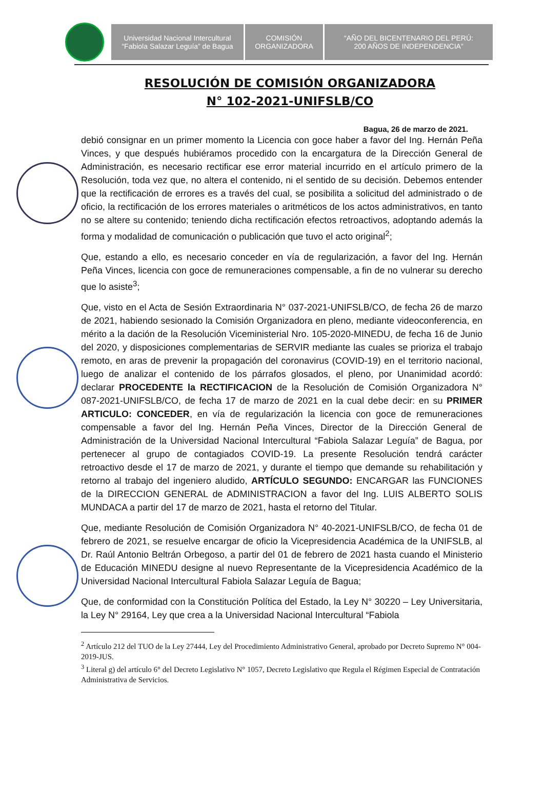Universidad Nacional Intercultural
“Fabiola Salazar Leguía” de Bagua
COMISIÓN
ORGANIZADORA
“AÑO DEL BICENTENARIO DEL PERÚ:
200 AÑOS DE INDEPENDENCIA”
RESOLUCIÓN DE COMISIÓN ORGANIZADORA
N° 102-2021-UNIFSLB/CO
Bagua, 26 de marzo de 2021.
debió consignar en un primer momento la Licencia con goce haber a favor del Ing. Hernán Peña Vinces, y que después hubiéramos procedido con la encargatura de la Dirección General de Administración, es necesario rectificar ese error material incurrido en el artículo primero de la Resolución, toda vez que, no altera el contenido, ni el sentido de su decisión. Debemos entender que la rectificación de errores es a través del cual, se posibilita a solicitud del administrado o de oficio, la rectificación de los errores materiales o aritméticos de los actos administrativos, en tanto no se altere su contenido; teniendo dicha rectificación efectos retroactivos, adoptando además la forma y modalidad de comunicación o publicación que tuvo el acto original<sup>2</sup>;
Que, estando a ello, es necesario conceder en vía de regularización, a favor del Ing. Hernán Peña Vinces, licencia con goce de remuneraciones compensable, a fin de no vulnerar su derecho que lo asiste<sup>3</sup>;
Que, visto en el Acta de Sesión Extraordinaria N° 037-2021-UNIFSLB/CO, de fecha 26 de marzo de 2021, habiendo sesionado la Comisión Organizadora en pleno, mediante videoconferencia, en mérito a la dación de la Resolución Viceministerial Nro. 105-2020-MINEDU, de fecha 16 de Junio del 2020, y disposiciones complementarias de SERVIR mediante las cuales se prioriza el trabajo remoto, en aras de prevenir la propagación del coronavirus (COVID-19) en el territorio nacional, luego de analizar el contenido de los párrafos glosados, el pleno, por Unanimidad acordó: declarar PROCEDENTE la RECTIFICACION de la Resolución de Comisión Organizadora N° 087-2021-UNIFSLB/CO, de fecha 17 de marzo de 2021 en la cual debe decir: en su PRIMER ARTICULO: CONCEDER, en vía de regularización la licencia con goce de remuneraciones compensable a favor del Ing. Hernán Peña Vinces, Director de la Dirección General de Administración de la Universidad Nacional Intercultural “Fabiola Salazar Leguía” de Bagua, por pertenecer al grupo de contagiados COVID-19. La presente Resolución tendrá carácter retroactivo desde el 17 de marzo de 2021, y durante el tiempo que demande su rehabilitación y retorno al trabajo del ingeniero aludido, ARTÍCULO SEGUNDO: ENCARGAR las FUNCIONES de la DIRECCION GENERAL de ADMINISTRACION a favor del Ing. LUIS ALBERTO SOLIS MUNDACA a partir del 17 de marzo de 2021, hasta el retorno del Titular.
Que, mediante Resolución de Comisión Organizadora N° 40-2021-UNIFSLB/CO, de fecha 01 de febrero de 2021, se resuelve encargar de oficio la Vicepresidencia Académica de la UNIFSLB, al Dr. Raúl Antonio Beltrán Orbegoso, a partir del 01 de febrero de 2021 hasta cuando el Ministerio de Educación MINEDU designe al nuevo Representante de la Vicepresidencia Académico de la Universidad Nacional Intercultural Fabiola Salazar Leguía de Bagua;
Que, de conformidad con la Constitución Política del Estado, la Ley N° 30220 – Ley Universitaria, la Ley N° 29164, Ley que crea a la Universidad Nacional Intercultural “Fabiola
<sup>2</sup> Artículo 212 del TUO de la Ley 27444, Ley del Procedimiento Administrativo General, aprobado por Decreto Supremo N° 004-2019-JUS.
<sup>3</sup> Literal g) del artículo 6° del Decreto Legislativo N° 1057, Decreto Legislativo que Regula el Régimen Especial de Contratación Administrativa de Servicios.